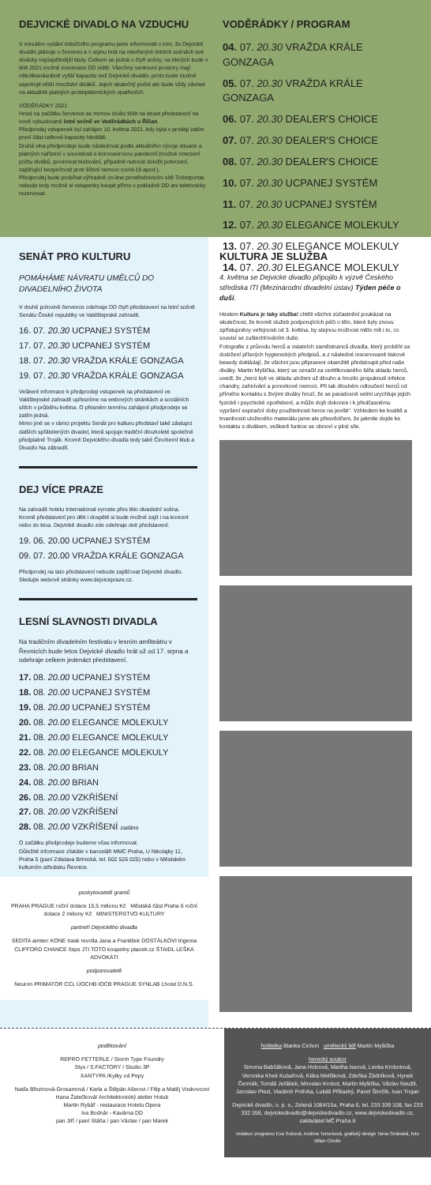DEJVICKÉ DIVADLO NA VZDUCHU
V minulém vydání měsíčního programu jsme informovali o tom, že Dejvické divadlo plánuje v červenci a v srpnu hrát na otevřených letních scénách své divácky nejúspěšnější tituly. Celkem se jedná o čtyři scény, na kterých bude v létě 2021 možné inscenace DD vidět. Všechny venkovní prostory mají několikanásobně vyšší kapacitu než Dejvické divadlo, proto bude možné uspokojit větší množství diváků. Jejich skutečný počet ale bude vždy záviset na aktuálně platných protiepidemických opatřeních.
VODĚRÁDKY 2021
Hned na začátku července se mohou diváci těšit na deset představení na nově vybudované letní scéně ve Voděrádkách u Říčan.
Předprodej vstupenek byl zahájen 10. května 2021, kdy byla v prodeji zatím první část celkové kapacity hlediště.
Druhá vlna předprodeje bude následovat podle aktuálního vývoje situace a platných nařízení v souvislosti s koronavirovou pandemií (možné omezení počtu diváků, povinnost testování, případně nutnost doložit potvrzení, zajišťující bezpečnost proti šíření nemoci covid-19 apod.).
Předprodej bude probíhat výhradně on-line prostřednictvím sítě Ticketportal, nebude tedy možné si vstupenky koupit přímo v pokladně DD ani telefonicky rezervovat.
VODĚRÁDKY / PROGRAM
04. 07. 20.30 VRAŽDA KRÁLE GONZAGA
05. 07. 20.30 VRAŽDA KRÁLE GONZAGA
06. 07. 20.30 DEALER'S CHOICE
07. 07. 20.30 DEALER'S CHOICE
08. 07. 20.30 DEALER'S CHOICE
10. 07. 20.30 UCPANEJ SYSTÉM
11. 07. 20.30 UCPANEJ SYSTÉM
12. 07. 20.30 ELEGANCE MOLEKULY
13. 07. 20.30 ELEGANCE MOLEKULY
14. 07. 20.30 ELEGANCE MOLEKULY
SENÁT PRO KULTURU
POMÁHÁME NÁVRATU UMĚLCŮ DO DIVADELNÍHO ŽIVOTA
V druhé polovině července odehraje DD čtyři představení na letní scéně Senátu České republiky ve Valdštejnské zahradě.
16. 07. 20.30 UCPANEJ SYSTÉM
17. 07. 20.30 UCPANEJ SYSTÉM
18. 07. 20.30 VRAŽDA KRÁLE GONZAGA
19. 07. 20.30 VRAŽDA KRÁLE GONZAGA
Veškeré informace k předprodeji vstupenek na představení ve Valdštejnské zahradě upřesníme na webových stránkách a sociálních sítích v průběhu května. O přesném termínu zahájení předprodeje se zatím jedná.
Mimo jiné se v rámci projektu Senát pro kulturu představí také zástupci dalších spřátelených divadel, která spojuje tradiční dlouholeté společné předplatné Troják. Kromě Dejvického divadla tedy také Činoherní klub a Divadlo Na zábradlí.
DEJ VÍCE PRAZE
Na zahradě hotelu International vyroste přes léto divadelní scéna. Kromě představení pro děti i dospělé si bude možné zajít i na koncert nebo do kina. Dejvické divadlo zde odehraje dvě představení.
19. 06. 20.00 UCPANEJ SYSTÉM
09. 07. 20.00 VRAŽDA KRÁLE GONZAGA
Předprodej na tato představení nebude zajišťovat Dejvické divadlo. Sledujte webové stránky www.dejvicepraze.cz.
LESNÍ SLAVNOSTI DIVADLA
Na tradičním divadelním festivalu v lesním amfiteátru v Řevnicích bude letos Dejvické divadlo hrát už od 17. srpna a odehraje celkem jedenáct představení.
17. 08. 20.00 UCPANEJ SYSTÉM
18. 08. 20.00 UCPANEJ SYSTÉM
19. 08. 20.00 UCPANEJ SYSTÉM
20. 08. 20.00 ELEGANCE MOLEKULY
21. 08. 20.00 ELEGANCE MOLEKULY
22. 08. 20.00 ELEGANCE MOLEKULY
23. 08. 20.00 BRIAN
24. 08. 20.00 BRIAN
26. 08. 20.00 VZKŘÍŠENÍ
27. 08. 20.00 VZKŘÍŠENÍ
28. 08. 20.00 VZKŘÍŠENÍ zadáno
O začátku předprodeje budeme včas informovat.
Důležité informace získáte v kanceláři MMC Praha, U Nikolajky 11, Praha 5 (paní Zdislava Brtnická, tel. 602 526 025) nebo v Městském kulturním středisku Řevnice.
poskytovatelé grantů
PRAHA PRAGUE roční dotace 15,5 milionu Kč Městská část Praha 6 roční dotace 2 miliony Kč MINISTERSTVO KULTURY
partneři Dejvického divadla
SEDITA aimtec KONE trask revolta Jana a František DOSTÁLKOVI trigema CLIFFORD CHANCE čeps JTI TOTO koupelny ptacek.cz ŠTAIDL LEŠKA ADVOKÁTI
podporovatelé
Neuron PRIMATOR CCL ÚOCHB IOCB PRAGUE SYNLAB Lhoist D.N.S.
KULTURA JE SLUŽBA
4. května se Dejvické divadlo připojilo k výzvě Českého střediska ITI (Mezinárodní divadelní ústav) Týden péče o duši.
Heslem Kultura je taky služba! chtěli všichni zúčastnění poukázat na skutečnost, že kromě služeb podporujících péči o tělo, které byly znovu zpřístupněny veřejnosti od 3. května, by stejnou možnost mělo mít i to, co souvisí se zušlechťováním duše.
Fotografie z průvodu herců a ostatních zaměstnanců divadla, který proběhl za dodržení přísných hygienických předpisů, a z následné inscenované tiskové besedy dokládají, že všichni jsou připraveni okamžitě předstoupit před naše diváky. Martin Myšička, který se označil za certifikovaného šéfa skladu herců, uvedl, že „herci byli ve skladu uloženi už dlouho a hrozilo propuknutí infekce chandry, zahnívání a ponorkové nemoci. Při tak dlouhém odloučení herců od přímého kontaktu s živými diváky hrozí, že se paradoxně velmi urychluje jejich fyzické i psychické opotřebení, a může dojít dokonce i k předčasnému vypršení expirační doby použitelnosti herce na jevišti“. Vzhledem ke kvalitě a trvanlivosti uloženého materiálu jsme ale přesvědčeni, že jakmile dojde ke kontaktu s divákem, veškeré funkce se obnoví v plné síle.
poděkování
REPRO FETTERLE / Storm Type Foundry
Styx / S.FACTORY / Studio 3P
XANTYPA /Kytky od Pepy
Naďa Březinová-Grosamová / Karla a Štěpán Ašerovi / Filip a Matěj Voskovcovi
Hana Žatečková/ Architektonický atelier Holub
Martin Rybář - restaurace Hotelu Opera
Iva Bodnár - Kavárna DD
pan Jiří / paní Stáňa / pan Václav / pan Marek
ředitelka Blanka Cichon umělecký šéf Martin Myšička
herecký soubor
Simona Babčáková, Jana Holcová, Martha Issová, Lenka Krobotová, Veronika Khek Kubařová, Klára Melíšková, Zdeňka Žádníková, Hynek Čermák, Tomáš Jeřábek, Miroslav Krobot, Martin Myšička, Václav Neužil, Jaroslav Plesl, Vladimír Polívka, Lukáš Příkazký, Pavel Šimčík, Ivan Trojan
Dejvické divadlo, o. p. s., Zelená 1084/15a, Praha 6, tel. 233 339 108, fax 233 332 359, dejvickedivadlo@dejvickedivadlo.cz, www.dejvickedivadlo.cz, zakladatel MČ Praha 6
redakce programu Eva Suková, Andrea Tomešová, grafický design Tania Stránská, foto Milan Chrdle